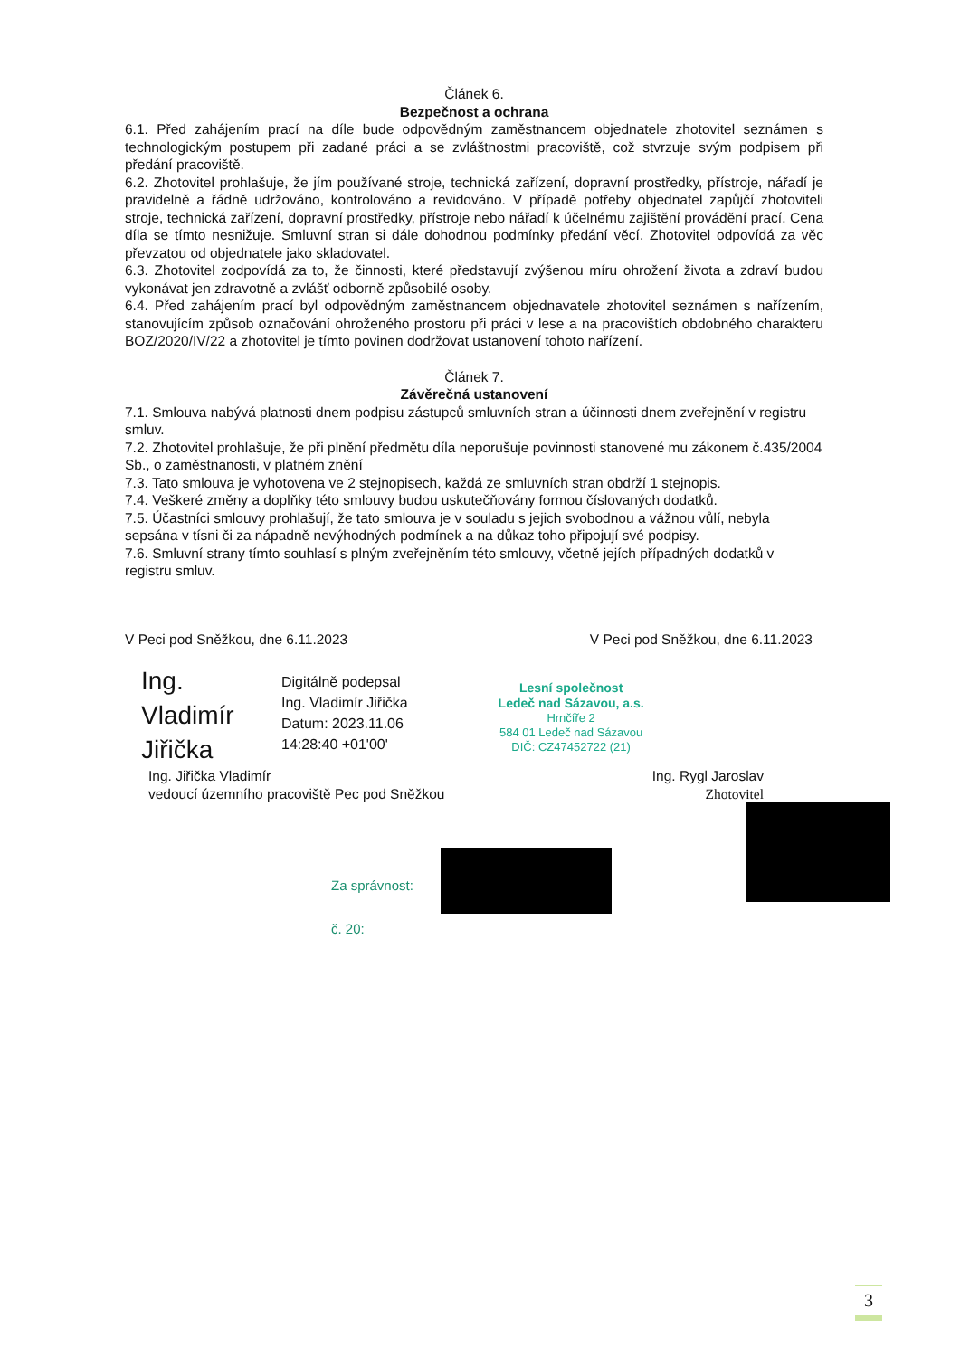Článek 6.
Bezpečnost a ochrana
6.1. Před zahájením prací na díle bude odpovědným zaměstnancem objednatele zhotovitel seznámen s technologickým postupem při zadané práci a se zvláštnostmi pracoviště, což stvrzuje svým podpisem při předání pracoviště.
6.2. Zhotovitel prohlašuje, že jím používané stroje, technická zařízení, dopravní prostředky, přístroje, nářadí je pravidelně a řádně udržováno, kontrolováno a revidováno. V případě potřeby objednatel zapůjčí zhotoviteli stroje, technická zařízení, dopravní prostředky, přístroje nebo nářadí k účelnému zajištění provádění prací. Cena díla se tímto nesnižuje. Smluvní stran si dále dohodnou podmínky předání věcí. Zhotovitel odpovídá za věc převzatou od objednatele jako skladovatel.
6.3. Zhotovitel zodpovídá za to, že činnosti, které představují zvýšenou míru ohrožení života a zdraví budou vykonávat jen zdravotně a zvlášť odborně způsobilé osoby.
6.4. Před zahájením prací byl odpovědným zaměstnancem objednavatele zhotovitel seznámen s nařízením, stanovujícím způsob označování ohroženého prostoru při práci v lese a na pracovištích obdobného charakteru BOZ/2020/IV/22 a zhotovitel je tímto povinen dodržovat ustanovení tohoto nařízení.
Článek 7.
Závěrečná ustanovení
7.1. Smlouva nabývá platnosti dnem podpisu zástupců smluvních stran a účinnosti dnem zveřejnění v registru smluv.
7.2. Zhotovitel prohlašuje, že při plnění předmětu díla neporušuje povinnosti stanovené mu zákonem č.435/2004 Sb., o zaměstnanosti, v platném znění
7.3. Tato smlouva je vyhotovena ve 2 stejnopisech, každá ze smluvních stran obdrží 1 stejnopis.
7.4. Veškeré změny a doplňky této smlouvy budou uskutečňovány formou číslovaných dodatků.
7.5. Účastníci smlouvy prohlašují, že tato smlouva je v souladu s jejich svobodnou a vážnou vůlí, nebyla sepsána v tísni či za nápadně nevýhodných podmínek a na důkaz toho připojují své podpisy.
7.6. Smluvní strany tímto souhlasí s plným zveřejněním této smlouvy, včetně jejích případných dodatků v registru smluv.
V Peci pod Sněžkou, dne 6.11.2023 V Peci pod Sněžkou, dne 6.11.2023
Ing.
Vladimír
Jiřička
Digitálně podepsal
Ing. Vladimír Jiřička
Datum: 2023.11.06
14:28:40 +01'00'
Lesní společnost
Ledeč nad Sázavou, a.s.
Hrnčíře 2
584 01 Ledeč nad Sázavou
DIČ: CZ47452722 (21)
Ing. Jiřička Vladimír
vedoucí územního pracoviště Pec pod Sněžkou Ing. Rygl Jaroslav
Zhotovitel
Za správnost:
č. 20:
3